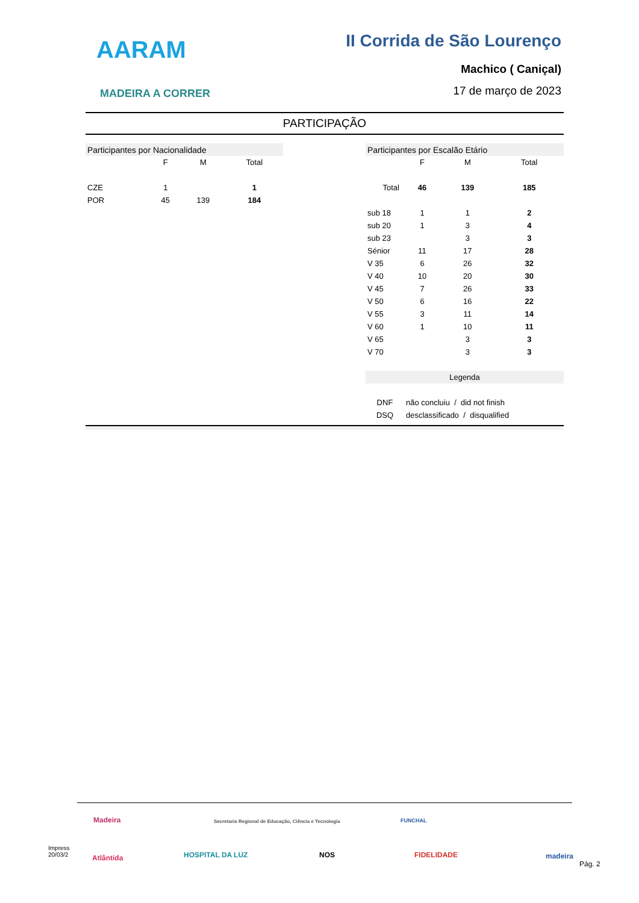AARAM
MADEIRA A CORRER
II Corrida de São Lourenço
Machico ( Caniçal)
17 de março de 2023
PARTICIPAÇÃO
| Participantes por Nacionalidade | | | |
| | F | M | Total |
| CZE | 1 | | 1 |
| POR | 45 | 139 | 184 |
| Participantes por Escalão Etário | | | |
| | F | M | Total |
| Total | 46 | 139 | 185 |
| sub 18 | 1 | 1 | 2 |
| sub 20 | 1 | 3 | 4 |
| sub 23 | | 3 | 3 |
| Sénior | 11 | 17 | 28 |
| V 35 | 6 | 26 | 32 |
| V 40 | 10 | 20 | 30 |
| V 45 | 7 | 26 | 33 |
| V 50 | 6 | 16 | 22 |
| V 55 | 3 | 11 | 14 |
| V 60 | 1 | 10 | 11 |
| V 65 | | 3 | 3 |
| V 70 | | 3 | 3 |
| Legenda | | | |
| DNF | não concluiu / did not finish | | |
| DSQ | desclassificado / disqualified | | |
Madeira
Secretaria Regional de Educação, Ciência e Tecnologia
FUNCHAL
Impress
20/03/2
Atlântida HOSPITAL DA LUZ NOS FIDELIDADE madeira
Pág. 2